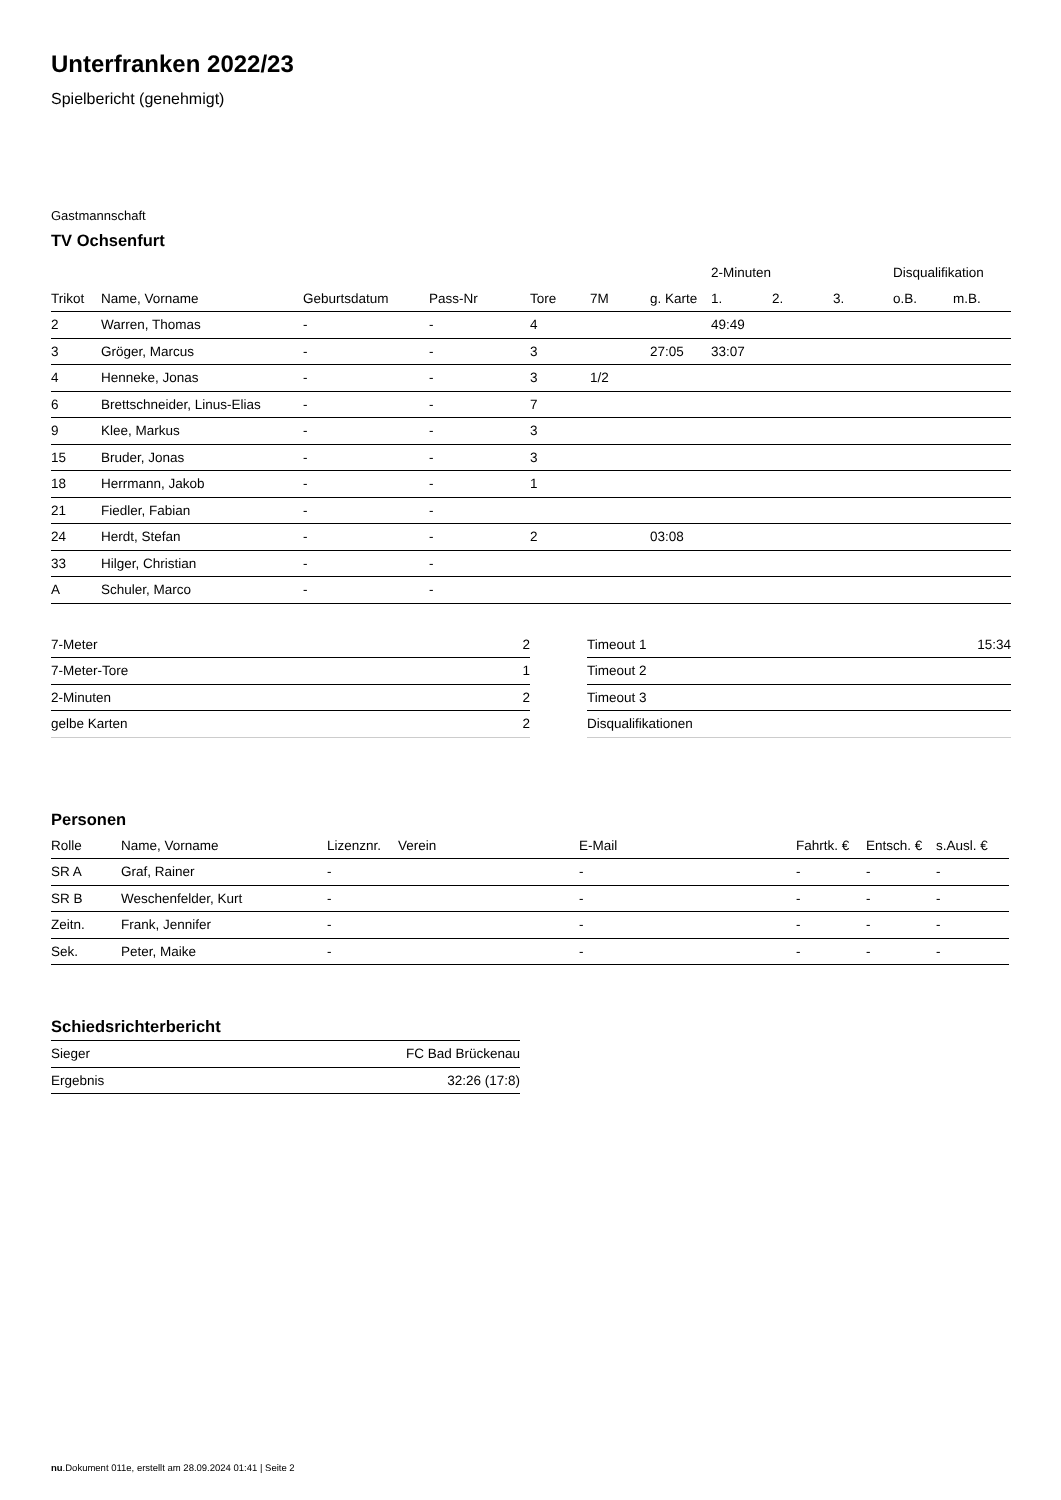Unterfranken 2022/23
Spielbericht (genehmigt)
Gastmannschaft
TV Ochsenfurt
| | | | | | | | 2-Minuten | | | Disqualifikation | |
| --- | --- | --- | --- | --- | --- | --- | --- | --- | --- | --- | --- |
| Trikot | Name, Vorname | Geburtsdatum | Pass-Nr | Tore | 7M | g. Karte | 1. | 2. | 3. | o.B. | m.B. |
| 2 | Warren, Thomas | - | - | 4 | | | 49:49 | | | | |
| 3 | Gröger, Marcus | - | - | 3 | | 27:05 | 33:07 | | | | |
| 4 | Henneke, Jonas | - | - | 3 | 1/2 | | | | | | |
| 6 | Brettschneider, Linus-Elias | - | - | 7 | | | | | | | |
| 9 | Klee, Markus | - | - | 3 | | | | | | | |
| 15 | Bruder, Jonas | - | - | 3 | | | | | | | |
| 18 | Herrmann, Jakob | - | - | 1 | | | | | | | |
| 21 | Fiedler, Fabian | - | - | | | | | | | | |
| 24 | Herdt, Stefan | - | - | 2 | | 03:08 | | | | | |
| 33 | Hilger, Christian | - | - | | | | | | | | |
| A | Schuler, Marco | - | - | | | | | | | | |
| 7-Meter | 2 |
| 7-Meter-Tore | 1 |
| 2-Minuten | 2 |
| gelbe Karten | 2 |
| Timeout 1 | 15:34 |
| Timeout 2 | |
| Timeout 3 | |
| Disqualifikationen | |
Personen
| Rolle | Name, Vorname | Lizenznr. | Verein | E-Mail | Fahrtk. € | Entsch. € | s.Ausl. € |
| --- | --- | --- | --- | --- | --- | --- | --- |
| SR A | Graf, Rainer | - | | - | - | - | - |
| SR B | Weschenfelder, Kurt | - | | - | - | - | - |
| Zeitn. | Frank, Jennifer | - | | - | - | - | - |
| Sek. | Peter, Maike | - | | - | - | - | - |
Schiedsrichterbericht
| Sieger | FC Bad Brückenau |
| Ergebnis | 32:26 (17:8) |
nu.Dokument 011e, erstellt am 28.09.2024 01:41 | Seite 2